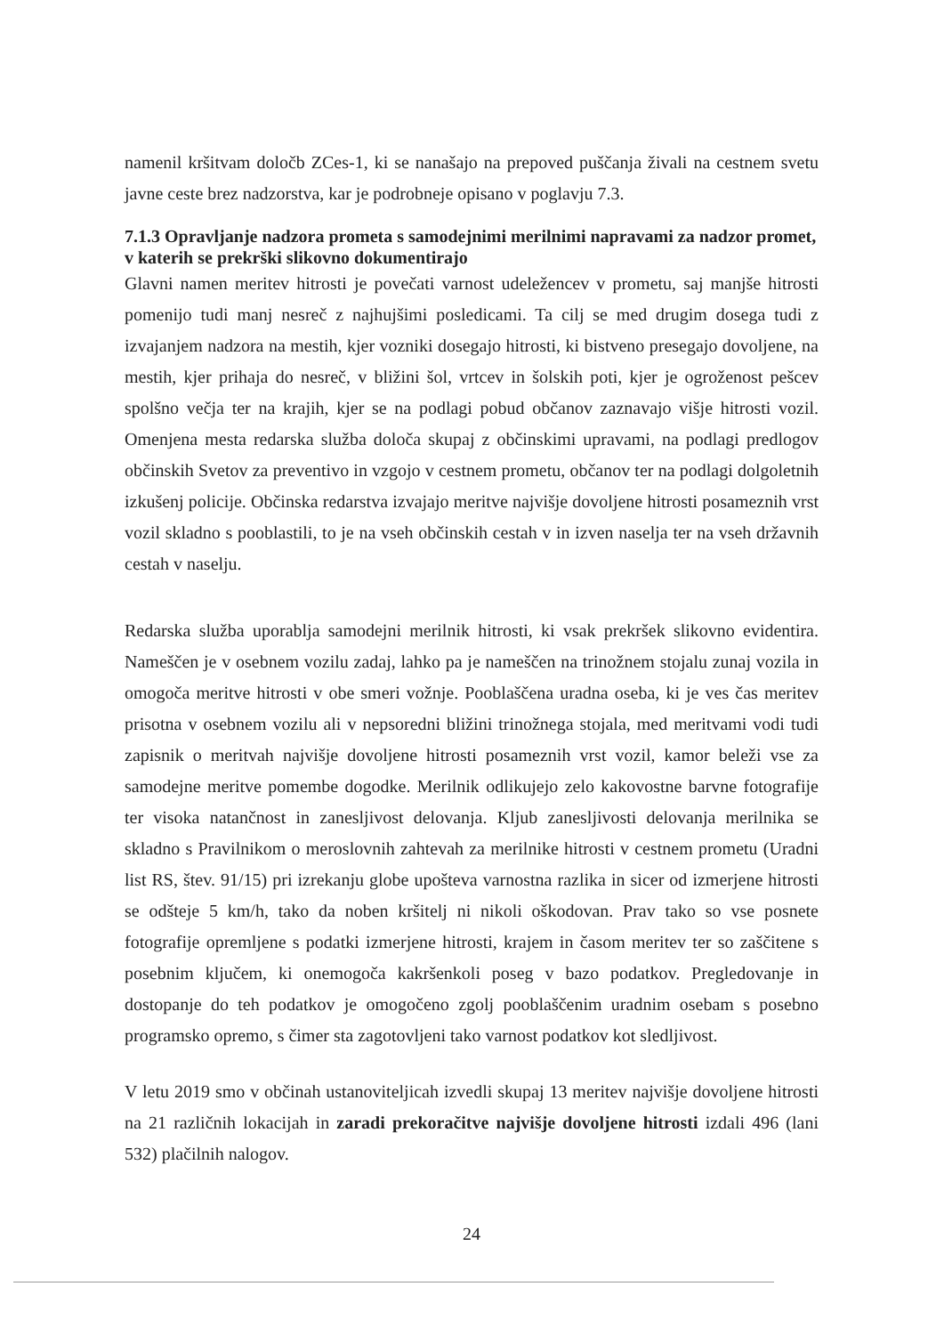namenil kršitvam določb ZCes-1, ki se nanašajo na prepoved puščanja živali na cestnem svetu javne ceste brez nadzorstva, kar je podrobneje opisano v poglavju 7.3.
7.1.3 Opravljanje nadzora prometa s samodejnimi merilnimi napravami za nadzor promet, v katerih se prekrški slikovno dokumentirajo
Glavni namen meritev hitrosti je povečati varnost udeležencev v prometu, saj manjše hitrosti pomenijo tudi manj nesreč z najhujšimi posledicami. Ta cilj se med drugim dosega tudi z izvajanjem nadzora na mestih, kjer vozniki dosegajo hitrosti, ki bistveno presegajo dovoljene, na mestih, kjer prihaja do nesreč, v bližini šol, vrtcev in šolskih poti, kjer je ogroženost pešcev spolšno večja ter na krajih, kjer se na podlagi pobud občanov zaznavajo višje hitrosti vozil. Omenjena mesta redarska služba določa skupaj z občinskimi upravami, na podlagi predlogov občinskih Svetov za preventivo in vzgojo v cestnem prometu, občanov ter na podlagi dolgoletnih izkušenj policije. Občinska redarstva izvajajo meritve najvišje dovoljene hitrosti posameznih vrst vozil skladno s pooblastili, to je na vseh občinskih cestah v in izven naselja ter na vseh državnih cestah v naselju.
Redarska služba uporablja samodejni merilnik hitrosti, ki vsak prekršek slikovno evidentira. Nameščen je v osebnem vozilu zadaj, lahko pa je nameščen na trinožnem stojalu zunaj vozila in omogoča meritve hitrosti v obe smeri vožnje. Pooblaščena uradna oseba, ki je ves čas meritev prisotna v osebnem vozilu ali v nepsoredni bližini trinožnega stojala, med meritvami vodi tudi zapisnik o meritvah najvišje dovoljene hitrosti posameznih vrst vozil, kamor beleži vse za samodejne meritve pomembe dogodke. Merilnik odlikujejo zelo kakovostne barvne fotografije ter visoka natančnost in zanesljivost delovanja. Kljub zanesljivosti delovanja merilnika se skladno s Pravilnikom o meroslovnih zahtevah za merilnike hitrosti v cestnem prometu (Uradni list RS, štev. 91/15) pri izrekanju globe upošteva varnostna razlika in sicer od izmerjene hitrosti se odšteje 5 km/h, tako da noben kršitelj ni nikoli oškodovan. Prav tako so vse posnete fotografije opremljene s podatki izmerjene hitrosti, krajem in časom meritev ter so zaščitene s posebnim ključem, ki onemogoča kakršenkoli poseg v bazo podatkov. Pregledovanje in dostopanje do teh podatkov je omogočeno zgolj pooblaščenim uradnim osebam s posebno programsko opremo, s čimer sta zagotovljeni tako varnost podatkov kot sledljivost.
V letu 2019 smo v občinah ustanoviteljicah izvedli skupaj 13 meritev najvišje dovoljene hitrosti na 21 različnih lokacijah in zaradi prekoračitve najvišje dovoljene hitrosti izdali 496 (lani 532) plačilnih nalogov.
24